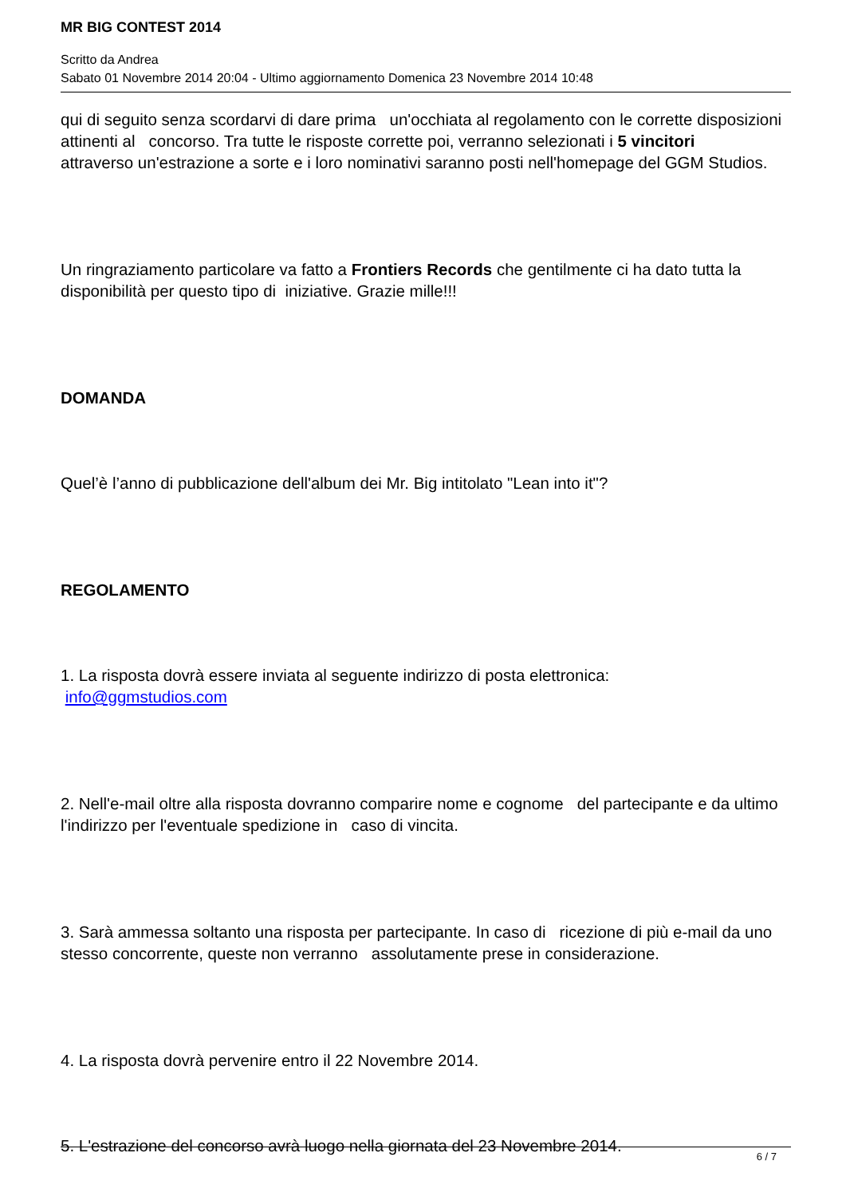MR BIG CONTEST 2014
Scritto da Andrea
Sabato 01 Novembre 2014 20:04 - Ultimo aggiornamento Domenica 23 Novembre 2014 10:48
qui di seguito senza scordarvi di dare prima un'occhiata al regolamento con le corrette disposizioni attinenti al concorso. Tra tutte le risposte corrette poi, verranno selezionati i 5 vincitori
attraverso un'estrazione a sorte e i loro nominativi saranno posti nell'homepage del GGM Studios.
Un ringraziamento particolare va fatto a Frontiers Records che gentilmente ci ha dato tutta la disponibilità per questo tipo di iniziative. Grazie mille!!!
DOMANDA
Quel’è l’anno di pubblicazione dell'album dei Mr. Big intitolato "Lean into it"?
REGOLAMENTO
1. La risposta dovrà essere inviata al seguente indirizzo di posta elettronica: info@ggmstudios.com
2. Nell'e-mail oltre alla risposta dovranno comparire nome e cognome del partecipante e da ultimo l'indirizzo per l'eventuale spedizione in caso di vincita.
3. Sarà ammessa soltanto una risposta per partecipante. In caso di ricezione di più e-mail da uno stesso concorrente, queste non verranno assolutamente prese in considerazione.
4. La risposta dovrà pervenire entro il 22 Novembre 2014.
5. L'estrazione del concorso avrà luogo nella giornata del 23 Novembre 2014.
6 / 7